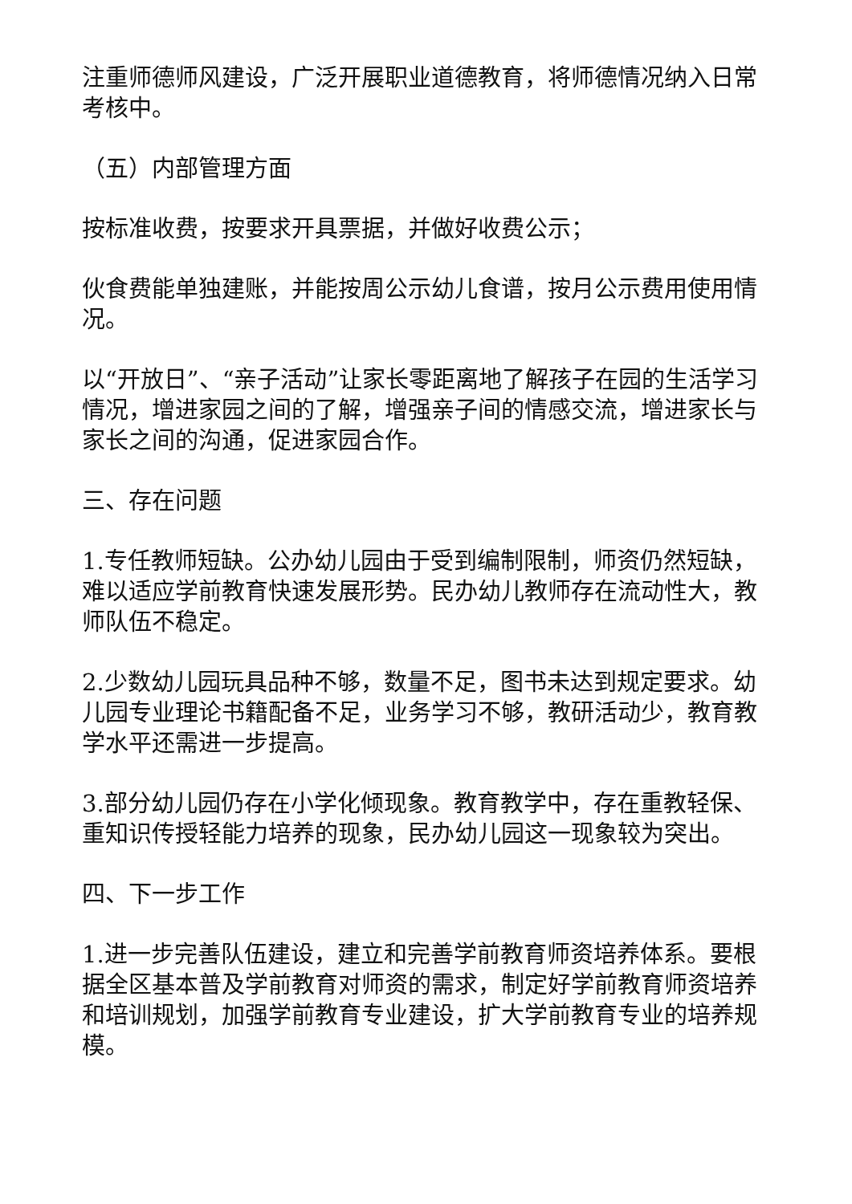注重师德师风建设，广泛开展职业道德教育，将师德情况纳入日常考核中。
（五）内部管理方面
按标准收费，按要求开具票据，并做好收费公示；
伙食费能单独建账，并能按周公示幼儿食谱，按月公示费用使用情况。
以“开放日”、“亲子活动”让家长零距离地了解孩子在园的生活学习情况，增进家园之间的了解，增强亲子间的情感交流，增进家长与家长之间的沟通，促进家园合作。
三、存在问题
1.专任教师短缺。公办幼儿园由于受到编制限制，师资仍然短缺，难以适应学前教育快速发展形势。民办幼儿教师存在流动性大，教师队伍不稳定。
2.少数幼儿园玩具品种不够，数量不足，图书未达到规定要求。幼儿园专业理论书籍配备不足，业务学习不够，教研活动少，教育教学水平还需进一步提高。
3.部分幼儿园仍存在小学化倾现象。教育教学中，存在重教轻保、重知识传授轻能力培养的现象，民办幼儿园这一现象较为突出。
四、下一步工作
1.进一步完善队伍建设，建立和完善学前教育师资培养体系。要根据全区基本普及学前教育对师资的需求，制定好学前教育师资培养和培训规划，加强学前教育专业建设，扩大学前教育专业的培养规模。